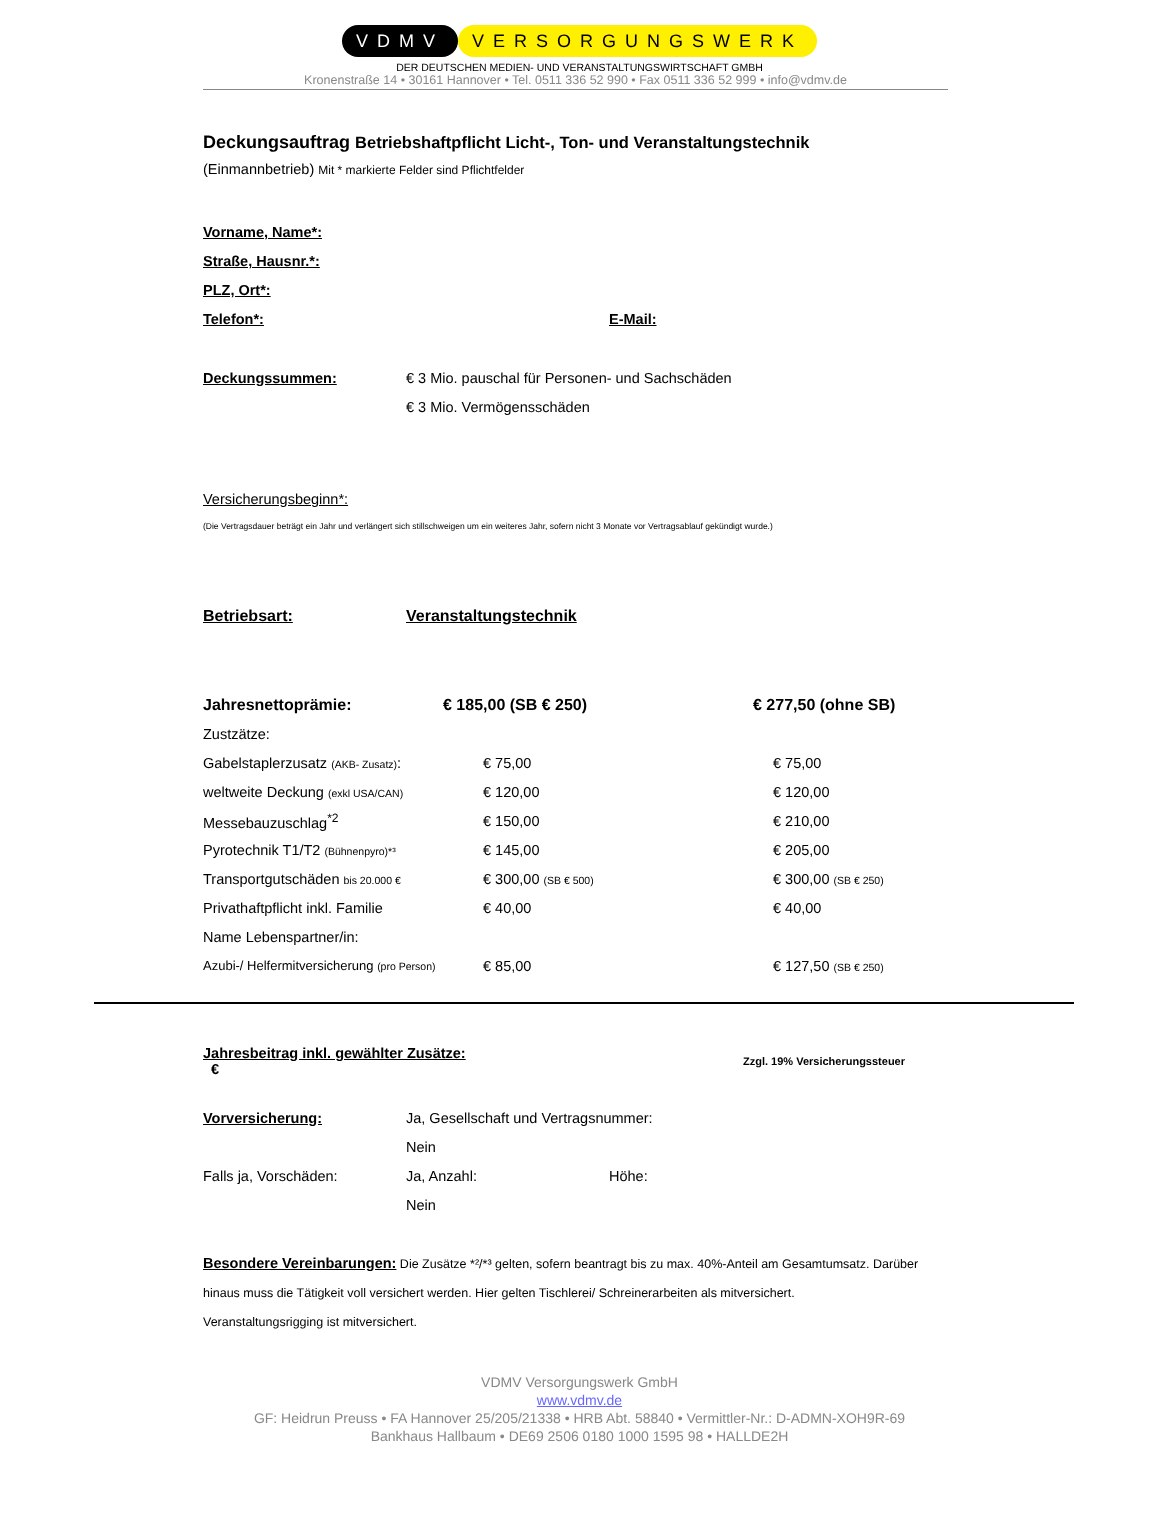VDMV VERSORGUNGSWERK
DER DEUTSCHEN MEDIEN- UND VERANSTALTUNGSWIRTSCHAFT GMBH
Kronenstraße 14 • 30161 Hannover • Tel. 0511 336 52 990 • Fax 0511 336 52 999 • info@vdmv.de
Deckungsauftrag Betriebshaftpflicht Licht-, Ton- und Veranstaltungstechnik
(Einmannbetrieb) Mit * markierte Felder sind Pflichtfelder
Vorname, Name*:
Straße, Hausnr.*:
PLZ, Ort*:
Telefon*: E-Mail:
Deckungssummen: € 3 Mio. pauschal für Personen- und Sachschäden
€ 3 Mio. Vermögensschäden
Versicherungsbeginn*:
(Die Vertragsdauer beträgt ein Jahr und verlängert sich stillschweigen um ein weiteres Jahr, sofern nicht 3 Monate vor Vertragsablauf gekündigt wurde.)
Betriebsart: Veranstaltungstechnik
| Jahresnettoprämie: | € 185,00 (SB € 250) | € 277,50 (ohne SB) |
| Zustzätze: | | |
| Gabelstaplerzusatz (AKB- Zusatz) : | € 75,00 | € 75,00 |
| weltweite Deckung (exkl USA/CAN) | € 120,00 | € 120,00 |
| Messebauzuschlag<sup>*2</sup> | € 150,00 | € 210,00 |
| Pyrotechnik T1/T2 (Bühnenpyro)*³ | € 145,00 | € 205,00 |
| Transportgutschäden bis 20.000 € | € 300,00 (SB € 500) | € 300,00 (SB € 250) |
| Privathaftpflicht inkl. Familie | € 40,00 | € 40,00 |
| Name Lebenspartner/in: | | |
| Azubi-/ Helfermitversicherung (pro Person) | € 85,00 | € 127,50 (SB € 250) |
Jahresbeitrag inkl. gewählter Zusätze: € Zzgl. 19% Versicherungssteuer
Vorversicherung: Ja, Gesellschaft und Vertragsnummer:
Nein
Falls ja, Vorschäden: Ja, Anzahl: Höhe:
Nein
Besondere Vereinbarungen: Die Zusätze *²/*³ gelten, sofern beantragt bis zu max. 40%-Anteil am Gesamtumsatz. Darüber hinaus muss die Tätigkeit voll versichert werden. Hier gelten Tischlerei/ Schreinerarbeiten als mitversichert.
Veranstaltungsrigging ist mitversichert.
VDMV Versorgungswerk GmbH
www.vdmv.de
GF: Heidrun Preuss • FA Hannover 25/205/21338 • HRB Abt. 58840 • Vermittler-Nr.: D-ADMN-XOH9R-69
Bankhaus Hallbaum • DE69 2506 0180 1000 1595 98 • HALLDE2H